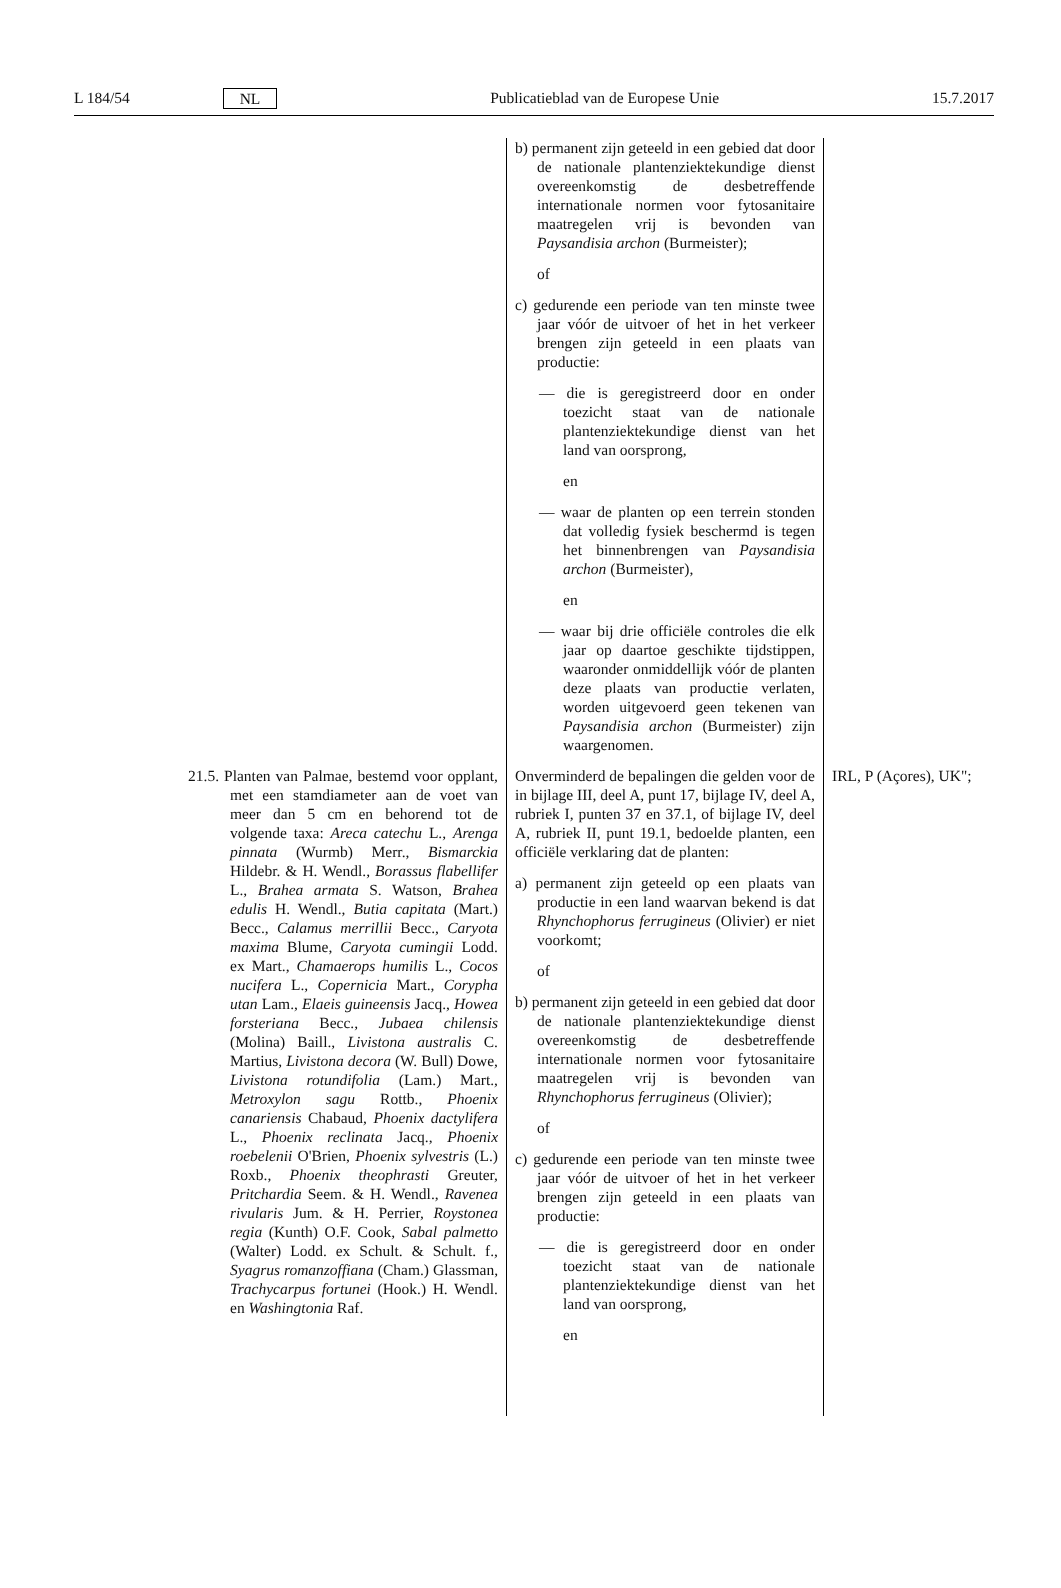L 184/54 NL Publicatieblad van de Europese Unie 15.7.2017
| | b) permanent zijn geteeld in een gebied dat door de nationale plantenziektekundige dienst overeenkomstig de desbetreffende internationale normen voor fytosanitaire maatregelen vrij is bevonden van Paysandisia archon (Burmeister); of c) gedurende een periode van ten minste twee jaar vóór de uitvoer of het in het verkeer brengen zijn geteeld in een plaats van productie: — die is geregistreerd door en onder toezicht staat van de nationale plantenziektekundige dienst van het land van oorsprong, en — waar de planten op een terrein stonden dat volledig fysiek beschermd is tegen het binnenbrengen van Paysandisia archon (Burmeister), en — waar bij drie officiële controles die elk jaar op daartoe geschikte tijdstippen, waaronder onmiddellijk vóór de planten deze plaats van productie verlaten, worden uitgevoerd geen tekenen van Paysandisia archon (Burmeister) zijn waargenomen. | |
| 21.5. Planten van Palmae, bestemd voor opplant, met een stamdiameter aan de voet van meer dan 5 cm en behorend tot de volgende taxa: Areca catechu L., Arenga pinnata (Wurmb) Merr., Bismarckia Hildebr. & H. Wendl., Borassus flabellifer L., Brahea armata S. Watson, Brahea edulis H. Wendl., Butia capitata (Mart.) Becc., Calamus merrillii Becc., Caryota maxima Blume, Caryota cumingii Lodd. ex Mart., Chamaerops humilis L., Cocos nucifera L., Copernicia Mart., Corypha utan Lam., Elaeis guineensis Jacq., Howea forsteriana Becc., Jubaea chilensis (Molina) Baill., Livistona australis C. Martius, Livistona decora (W. Bull) Dowe, Livistona rotundifolia (Lam.) Mart., Metroxylon sagu Rottb., Phoenix canariensis Chabaud, Phoenix dactylifera L., Phoenix reclinata Jacq., Phoenix roebelenii O'Brien, Phoenix sylvestris (L.) Roxb., Phoenix theophrasti Greuter, Pritchardia Seem. & H. Wendl., Ravenea rivularis Jum. & H. Perrier, Roystonea regia (Kunth) O.F. Cook, Sabal palmetto (Walter) Lodd. ex Schult. & Schult. f., Syagrus romanzoffiana (Cham.) Glassman, Trachycarpus fortunei (Hook.) H. Wendl. en Washingtonia Raf. | Onverminderd de bepalingen die gelden voor de in bijlage III, deel A, punt 17, bijlage IV, deel A, rubriek I, punten 37 en 37.1, of bijlage IV, deel A, rubriek II, punt 19.1, bedoelde planten, een officiële verklaring dat de planten: a) permanent zijn geteeld op een plaats van productie in een land waarvan bekend is dat Rhynchophorus ferrugineus (Olivier) er niet voorkomt; of b) permanent zijn geteeld in een gebied dat door de nationale plantenziektekundige dienst overeenkomstig de desbetreffende internationale normen voor fytosanitaire maatregelen vrij is bevonden van Rhynchophorus ferrugineus (Olivier); of c) gedurende een periode van ten minste twee jaar vóór de uitvoer of het in het verkeer brengen zijn geteeld in een plaats van productie: — die is geregistreerd door en onder toezicht staat van de nationale plantenziektekundige dienst van het land van oorsprong, en | IRL, P (Açores), UK"; |